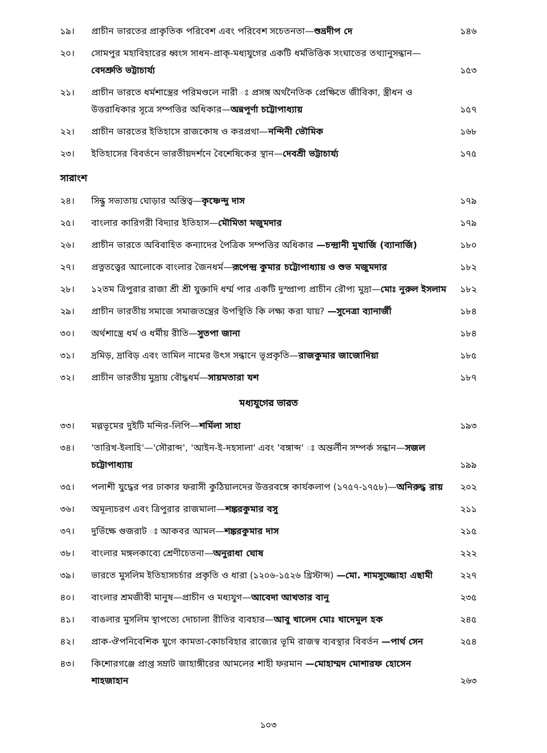১৯। প্রাচীন ভারতের প্রাকৃতিক পরিবেশ এবং পরিবেশ সচেতনতা—শুভ্রদীপ দে ১৪৬
২০। সোমপুর মহাবিহারের ধ্বংস সাধন-প্রাক্-মধ্যযুগের একটি ধর্মভিত্তিক সংঘাতের তথ্যানুসন্ধান—বেদশ্রুতি ভট্টাচার্য্য ১৫৩
২১। প্রাচীন ভারতে ধর্মশাস্ত্রের পরিমণ্ডলে নারী ঃ প্রসঙ্গ অর্থনৈতিক প্রেক্ষিতে জীবিকা, স্ত্রীধন ও উত্তরাধিকার সূত্রে সম্পত্তির অধিকার—অন্নপূর্ণা চট্টোপাধ্যায় ১৫৭
২২। প্রাচীন ভারতের ইতিহাসে রাজকোষ ও করপ্রথা—নন্দিনী ভৌমিক ১৬৮
২৩। ইতিহাসের বিবর্তনে ভারতীয়দর্শনে বৈশেষিকের স্থান—দেবশ্রী ভট্টাচার্য্য ১৭৫
সারাংশ
২৪। সিন্ধু সভ্যতায় ঘোড়ার অস্তিত্ব—কৃষ্ণেন্দু দাস ১৭৯
২৫। বাংলার কারিগরী বিদ্যার ইতিহাস—মৌমিতা মজুমদার ১৭৯
২৬। প্রাচীন ভারতে অবিবাহিত কন্যাদের পৈত্রিক সম্পত্তির অধিকার —চন্দ্রানী মুখার্জি (ব্যানার্জি) ১৮০
২৭। প্রত্নতত্ত্বের আলোকে বাংলার জৈনধর্ম—রূপেন্দ্র কুমার চট্টোপাধ্যায় ও শুভ মজুমদার ১৮২
২৮। ১২তম ত্রিপুরার রাজা শ্রী শ্রী যুক্তাদি ধর্ম্ম পার একটি দুস্প্রাপ্য প্রাচীন রৌপ্য মুদ্রা—মোঃ নুরুল ইসলাম ১৮২
২৯। প্রাচীন ভারতীয় সমাজে সমাজতন্ত্রের উপস্থিতি কি লক্ষ্য করা যায়? —সুনেত্রা ব্যানার্জী ১৮৪
৩০। অর্থশাস্ত্রে ধর্ম ও ধর্মীয় রীতি—সুতপা জানা ১৮৪
৩১। দ্রমিড়, দ্রাবিড় এবং তামিল নামের উৎস সন্ধানে ভূপ্রকৃতি—রাজকুমার জাজোদিয়া ১৮৫
৩২। প্রাচীন ভারতীয় মুদ্রায় বৌদ্ধধর্ম—সায়মতারা যশ ১৮৭
মধ্যযুগের ভারত
৩৩। মল্লভূমের দুইটি মন্দির-লিপি—শর্মিলা সাহা ১৯৩
৩৪। 'তারিখ-ইলাহি'—'সৌরাব্দ', 'আইন-ই-দহসালা' এবং 'বঙ্গাব্দ' ঃ অন্তর্লীন সম্পর্ক সন্ধান—সজল চট্টোপাধ্যায় ১৯৯
৩৫। পলাশী যুদ্ধের পর ঢাকার ফরাসী কুঠিয়ালদের উত্তরবঙ্গে কার্যকলাপ (১৭৫৭-১৭৫৮)—অনিরুদ্ধ রায় ২০২
৩৬। অমূল্যচরণ এবং ত্রিপুরার রাজমালা—শঙ্করকুমার বসু ২১১
৩৭। দুর্ভিক্ষে গুজরাট ঃ আকবর আমল—শঙ্করকুমার দাস ২১৫
৩৮। বাংলার মঙ্গলকাব্যে শ্রেণীচেতনা—অনুরাধা ঘোষ ২২২
৩৯। ভারতে মুসলিম ইতিহাসচর্চার প্রকৃতি ও ধারা (১২০৬-১৫২৬ খ্রিস্টাব্দ) —মো. শামসুজ্জোহা এছামী ২২৭
৪০। বাংলার শ্রমজীবী মানুষ—প্রাচীন ও মধ্যযুগ—আবেদা আখতার বানু ২৩৫
৪১। বাঙলার মুসলিম স্থাপত্যে দোচালা রীতির ব্যবহার—আবু খালেদ মোঃ খাদেমুল হক ২৪৫
৪২। প্রাক-ঔপনিবেশিক যুগে কামতা-কোচবিহার রাজ্যের ভূমি রাজস্ব ব্যবস্থার বিবর্তন —পার্থ সেন ২৫৪
৪৩। কিশোরগঞ্জে প্রাপ্ত সম্রাট জাহাঙ্গীরের আমলের শাহী ফরমান —মোহাম্মদ মোশারফ হোসেন শাহজাহান ২৬৩
১০৩